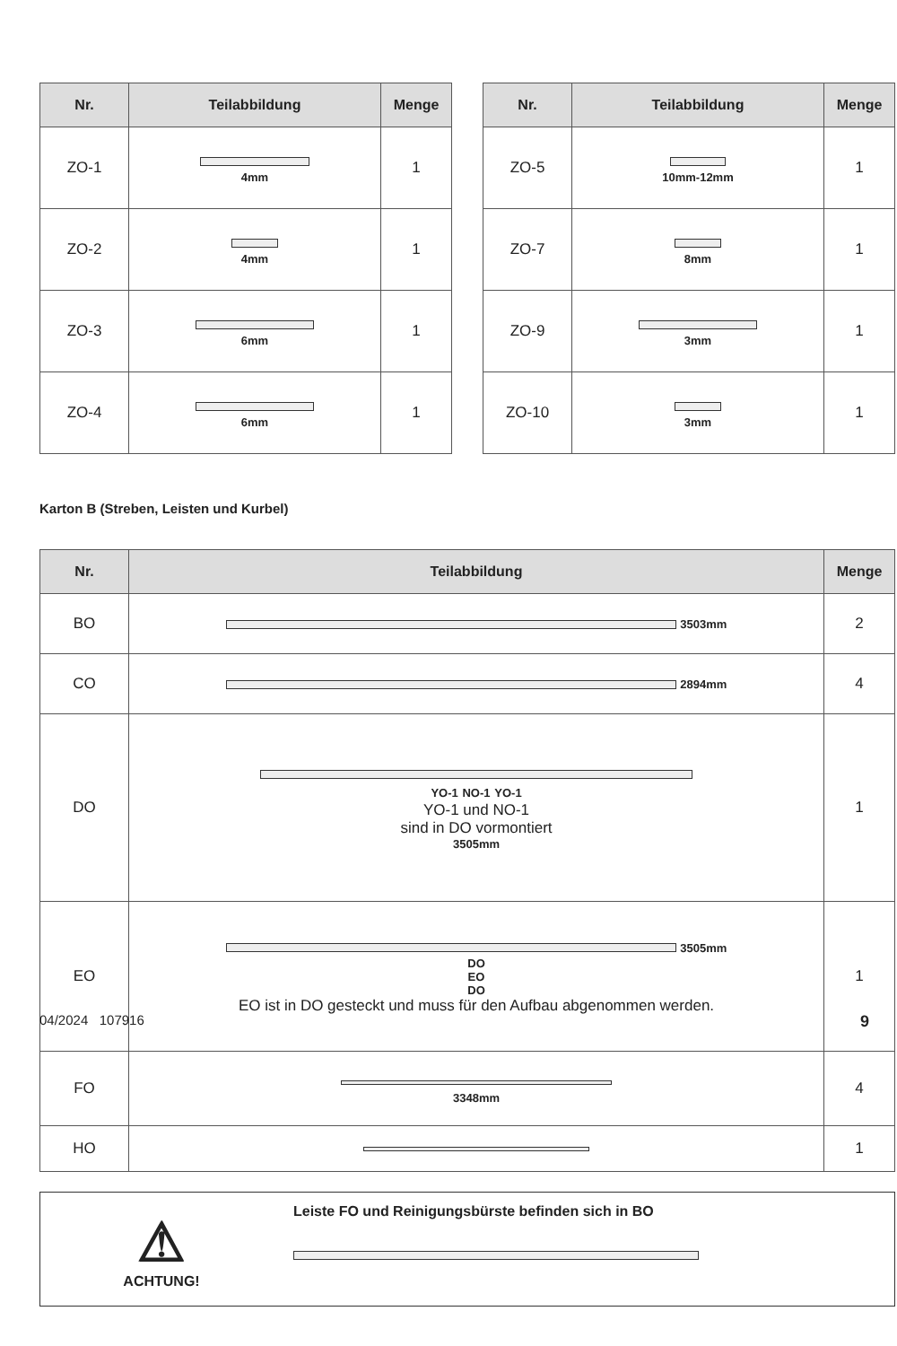| Nr. | Teilabbildung | Menge |
| --- | --- | --- |
| ZO-1 | 4mm | 1 |
| ZO-2 | 4mm | 1 |
| ZO-3 | 6mm | 1 |
| ZO-4 | 6mm | 1 |
| Nr. | Teilabbildung | Menge |
| --- | --- | --- |
| ZO-5 | 10mm-12mm | 1 |
| ZO-7 | 8mm | 1 |
| ZO-9 | 3mm | 1 |
| ZO-10 | 3mm | 1 |
Karton B (Streben, Leisten und Kurbel)
| Nr. | Teilabbildung | Menge |
| --- | --- | --- |
| BO | 3503mm | 2 |
| CO | 2894mm | 4 |
| DO | YO-1 NO-1 YO-1 YO-1 und NO-1 sind in DO vormontiert 3505mm | 1 |
| EO | 3505mm DO EO DO EO ist in DO gesteckt und muss für den Aufbau abgenommen werden. | 1 |
| FO | 3348mm | 4 |
| HO | | 1 |
⚠
ACHTUNG!
Leiste FO und Reinigungsbürste befinden sich in BO
04/2024 107916 9